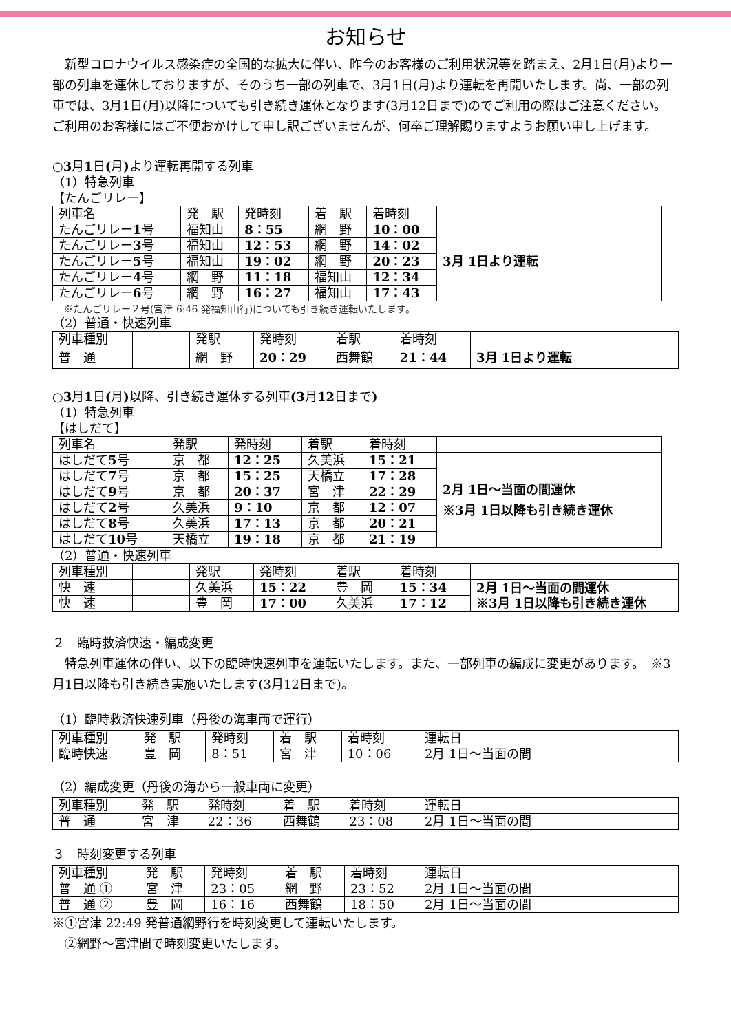お知らせ
　新型コロナウイルス感染症の全国的な拡大に伴い、昨今のお客様のご利用状況等を踏まえ、2月1日(月)より一部の列車を運休しておりますが、そのうち一部の列車で、3月1日(月)より運転を再開いたします。尚、一部の列車では、3月1日(月)以降についても引き続き運休となります(3月12日まで)のでご利用の際はご注意ください。ご利用のお客様にはご不便おかけして申し訳ございませんが、何卒ご理解賜りますようお願い申し上げます。
○3月1日(月) より運転再開する列車
（1）特急列車
【たんごリレー】
| 列車名 | 発 駅 | 発時刻 | 着 駅 | 着時刻 | |
| たんごリレー 1 号 | 福知山 | 8：55 | 網 野 | 10：00 | 3月 1日より運転 |
| たんごリレー 3 号 | 福知山 | 12：53 | 網 野 | 14：02 | |
| たんごリレー 5 号 | 福知山 | 19：02 | 網 野 | 20：23 | |
| たんごリレー 4 号 | 網 野 | 11：18 | 福知山 | 12：34 | |
| たんごリレー 6 号 | 網 野 | 16：27 | 福知山 | 17：43 | |
※たんごリレー２号(宮津 6:46 発福知山行)についても引き続き運転いたします。
（2）普通・快速列車
| 列車種別 | | 発駅 | 発時刻 | 着駅 | 着時刻 | |
| 普 通 | | 網 野 | 20：29 | 西舞鶴 | 21：44 | 3月 1日より運転 |
○3月1日(月) 以降、引き続き運休する列車(3月12日まで)
（1）特急列車
【はしだて】
| 列車名 | 発駅 | 発時刻 | 着駅 | 着時刻 | |
| はしだて 5 号 | 京 都 | 12：25 | 久美浜 | 15：21 | 2月 1日～当面の間運休 ※3月 1日以降も引き続き運休 |
| はしだて 7 号 | 京 都 | 15：25 | 天橋立 | 17：28 | |
| はしだて 9 号 | 京 都 | 20：37 | 宮 津 | 22：29 | |
| はしだて 2 号 | 久美浜 | 9：10 | 京 都 | 12：07 | |
| はしだて 8 号 | 久美浜 | 17：13 | 京 都 | 20：21 | |
| はしだて 10 号 | 天橋立 | 19：18 | 京 都 | 21：19 | |
（2）普通・快速列車
| 列車種別 | | 発駅 | 発時刻 | 着駅 | 着時刻 | |
| 快 速 | | 久美浜 | 15：22 | 豊 岡 | 15：34 | 2月 1日～当面の間運休 ※3月 1日以降も引き続き運休 |
| 快 速 | | 豊 岡 | 17：00 | 久美浜 | 17：12 | |
２　臨時救済快速・編成変更
　特急列車運休の伴い、以下の臨時快速列車を運転いたします。また、一部列車の編成に変更があります。　※3月1日以降も引き続き実施いたします(3月12日まで)。
（1）臨時救済快速列車（丹後の海車両で運行）
| 列車種別 | 発 駅 | 発時刻 | 着 駅 | 着時刻 | 運転日 |
| 臨時快速 | 豊 岡 | 8：51 | 宮 津 | 10：06 | 2月 1日～当面の間 |
（2）編成変更（丹後の海から一般車両に変更）
| 列車種別 | 発 駅 | 発時刻 | 着 駅 | 着時刻 | 運転日 |
| 普 通 | 宮 津 | 22：36 | 西舞鶴 | 23：08 | 2月 1日～当面の間 |
３　時刻変更する列車
| 列車種別 | 発 駅 | 発時刻 | 着 駅 | 着時刻 | 運転日 |
| 普 通 ① | 宮 津 | 23：05 | 網 野 | 23：52 | 2月 1日～当面の間 |
| 普 通 ② | 豊 岡 | 16：16 | 西舞鶴 | 18：50 | 2月 1日～当面の間 |
※①宮津 22:49 発普通網野行を時刻変更して運転いたします。
　②網野～宮津間で時刻変更いたします。